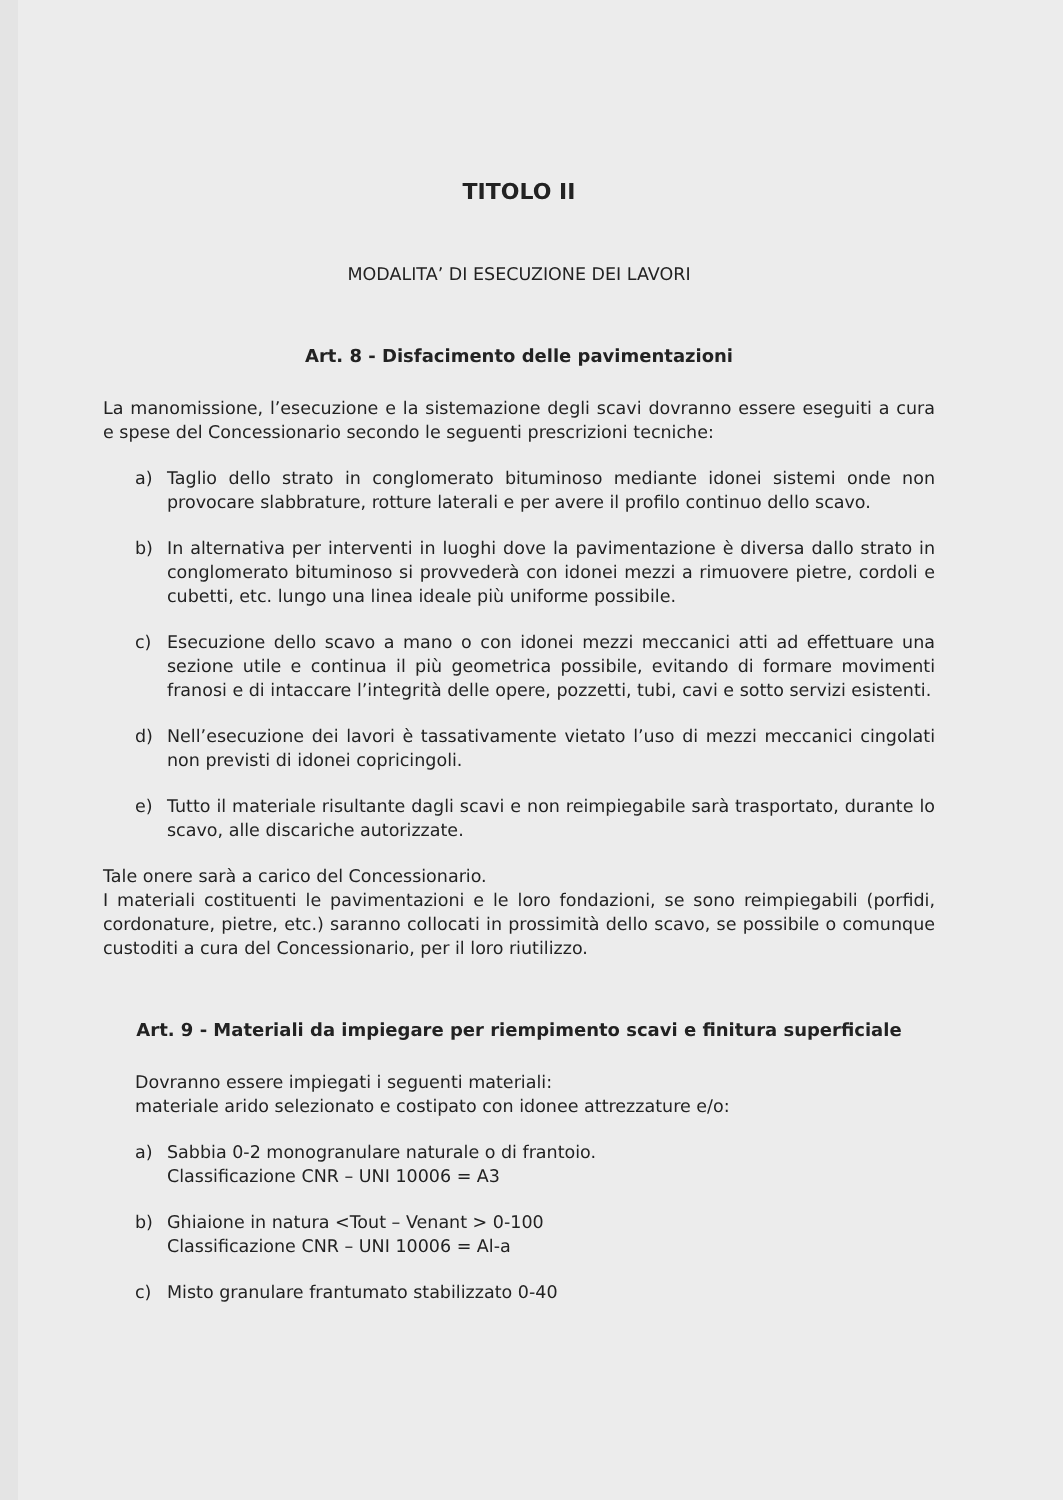TITOLO II
MODALITA’ DI ESECUZIONE DEI LAVORI
Art. 8 - Disfacimento delle pavimentazioni
La manomissione, l’esecuzione e la sistemazione degli scavi dovranno essere eseguiti a cura e spese del Concessionario secondo le seguenti prescrizioni tecniche:
a) Taglio dello strato in conglomerato bituminoso mediante idonei sistemi onde non provocare slabbrature, rotture laterali e per avere il profilo continuo dello scavo.
b) In alternativa per interventi in luoghi dove la pavimentazione è diversa dallo strato in conglomerato bituminoso si provvederà con idonei mezzi a rimuovere pietre, cordoli e cubetti, etc. lungo una linea ideale più uniforme possibile.
c) Esecuzione dello scavo a mano o con idonei mezzi meccanici atti ad effettuare una sezione utile e continua il più geometrica possibile, evitando di formare movimenti franosi e di intaccare l’integrità delle opere, pozzetti, tubi, cavi e sotto servizi esistenti.
d) Nell’esecuzione dei lavori è tassativamente vietato l’uso di mezzi meccanici cingolati non previsti di idonei copricingoli.
e) Tutto il materiale risultante dagli scavi e non reimpiegabile sarà trasportato, durante lo scavo, alle discariche autorizzate.
Tale onere sarà a carico del Concessionario.
I materiali costituenti le pavimentazioni e le loro fondazioni, se sono reimpiegabili (porfidi, cordonature, pietre, etc.) saranno collocati in prossimità dello scavo, se possibile o comunque custoditi a cura del Concessionario, per il loro riutilizzo.
Art. 9 - Materiali da impiegare per riempimento scavi e finitura superficiale
Dovranno essere impiegati i seguenti materiali:
materiale arido selezionato e costipato con idonee attrezzature e/o:
a) Sabbia 0-2 monogranulare naturale o di frantoio.
Classificazione CNR – UNI 10006 = A3
b) Ghiaione in natura <Tout – Venant > 0-100
Classificazione CNR – UNI 10006 = Al-a
c) Misto granulare frantumato stabilizzato 0-40